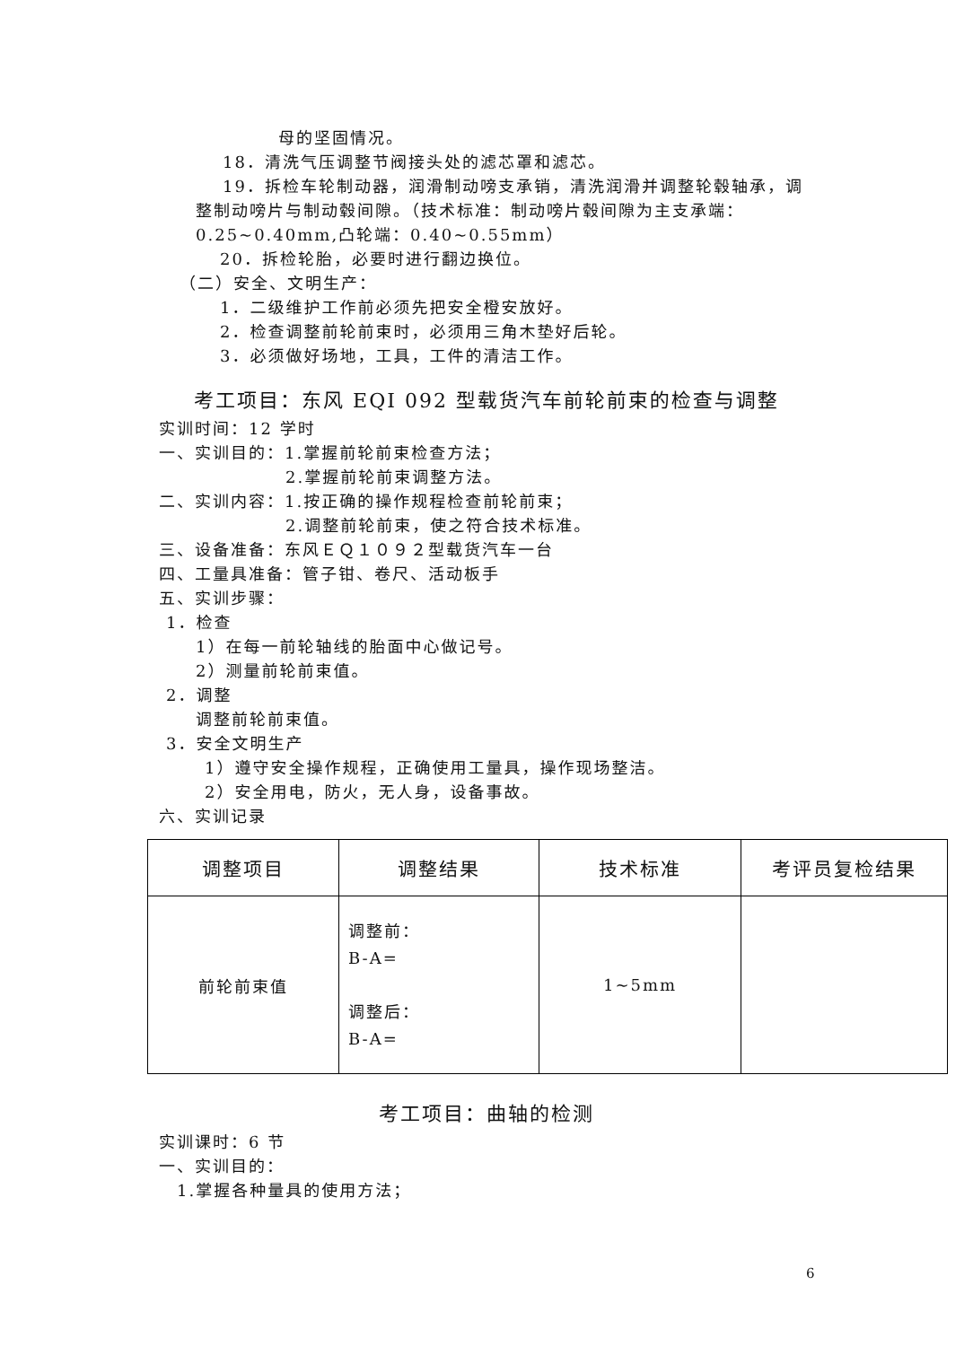母的坚固情况。
18．清洗气压调整节阀接头处的滤芯罩和滤芯。
19．拆检车轮制动器，润滑制动嗙支承销，清洗润滑并调整轮毂轴承，调
整制动嗙片与制动毂间隙。（技术标准：制动嗙片毂间隙为主支承端：
0.25~0.40mm,凸轮端：0.40~0.55mm）
20．拆检轮胎，必要时进行翻边换位。
（二）安全、文明生产：
1．二级维护工作前必须先把安全橙安放好。
2．检查调整前轮前束时，必须用三角木垫好后轮。
3．必须做好场地，工具，工件的清洁工作。
考工项目：东风 EQI 092 型载货汽车前轮前束的检查与调整
实训时间：12 学时
一、实训目的：1.掌握前轮前束检查方法；
2.掌握前轮前束调整方法。
二、实训内容：1.按正确的操作规程检查前轮前束；
2.调整前轮前束，使之符合技术标准。
三、设备准备：东风ＥＱ１０９２型载货汽车一台
四、工量具准备：管子钳、卷尺、活动板手
五、实训步骤：
1．检查
1）在每一前轮轴线的胎面中心做记号。
2）测量前轮前束值。
2．调整
调整前轮前束值。
3．安全文明生产
1）遵守安全操作规程，正确使用工量具，操作现场整洁。
2）安全用电，防火，无人身，设备事故。
六、实训记录
| 调整项目 | 调整结果 | 技术标准 | 考评员复检结果 |
| --- | --- | --- | --- |
| 前轮前束值 | 调整前： B-A= 调整后： B-A= | 1~5mm | |
考工项目：曲轴的检测
实训课时：6 节
一、实训目的：
1.掌握各种量具的使用方法；
6